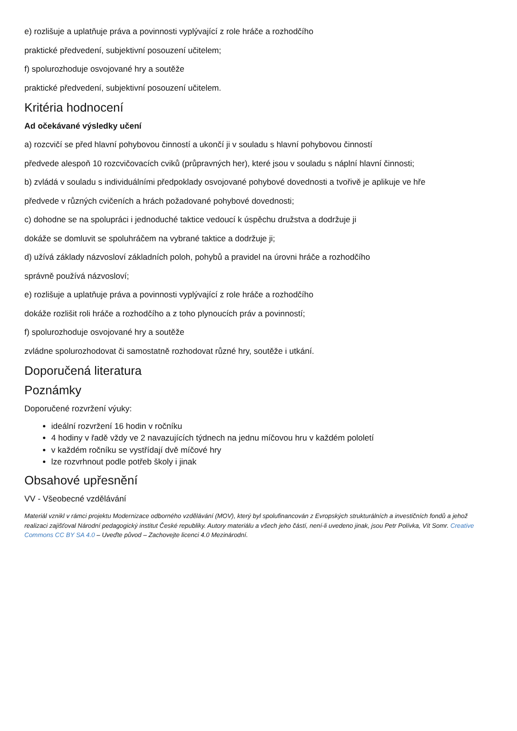e) rozlišuje a uplatňuje práva a povinnosti vyplývající z role hráče a rozhodčího
praktické předvedení, subjektivní posouzení učitelem;
f) spolurozhoduje osvojované hry a soutěže
praktické předvedení, subjektivní posouzení učitelem.
Kritéria hodnocení
Ad očekávané výsledky učení
a) rozcvičí se před hlavní pohybovou činností a ukončí ji v souladu s hlavní pohybovou činností
předvede alespoň 10 rozcvičovacích cviků (průpravných her), které jsou v souladu s náplní hlavní činnosti;
b) zvládá v souladu s individuálními předpoklady osvojované pohybové dovednosti a tvořivě je aplikuje ve hře
předvede v různých cvičeních a hrách požadované pohybové dovednosti;
c) dohodne se na spolupráci i jednoduché taktice vedoucí k úspěchu družstva a dodržuje ji
dokáže se domluvit se spoluhráčem na vybrané taktice a dodržuje ji;
d) užívá základy názvosloví základních poloh, pohybů a pravidel na úrovni hráče a rozhodčího
správně používá názvosloví;
e) rozlišuje a uplatňuje práva a povinnosti vyplývající z role hráče a rozhodčího
dokáže rozlišit roli hráče a rozhodčího a z toho plynoucích práv a povinností;
f) spolurozhoduje osvojované hry a soutěže
zvládne spolurozhodovat či samostatně rozhodovat různé hry, soutěže i utkání.
Doporučená literatura
Poznámky
Doporučené rozvržení výuky:
ideální rozvržení 16 hodin v ročníku
4 hodiny v řadě vždy ve 2 navazujících týdnech na jednu míčovou hru v každém pololetí
v každém ročníku se vystřídají dvě míčové hry
lze rozvrhnout podle potřeb školy i jinak
Obsahové upřesnění
VV - Všeobecné vzdělávání
Materiál vznikl v rámci projektu Modernizace odborného vzdělávání (MOV), který byl spolufinancován z Evropských strukturálních a investičních fondů a jehož realizaci zajišťoval Národní pedagogický institut České republiky. Autory materiálu a všech jeho částí, není-li uvedeno jinak, jsou Petr Polívka, Vít Somr. Creative Commons CC BY SA 4.0 – Uveďte původ – Zachovejte licenci 4.0 Mezinárodní.